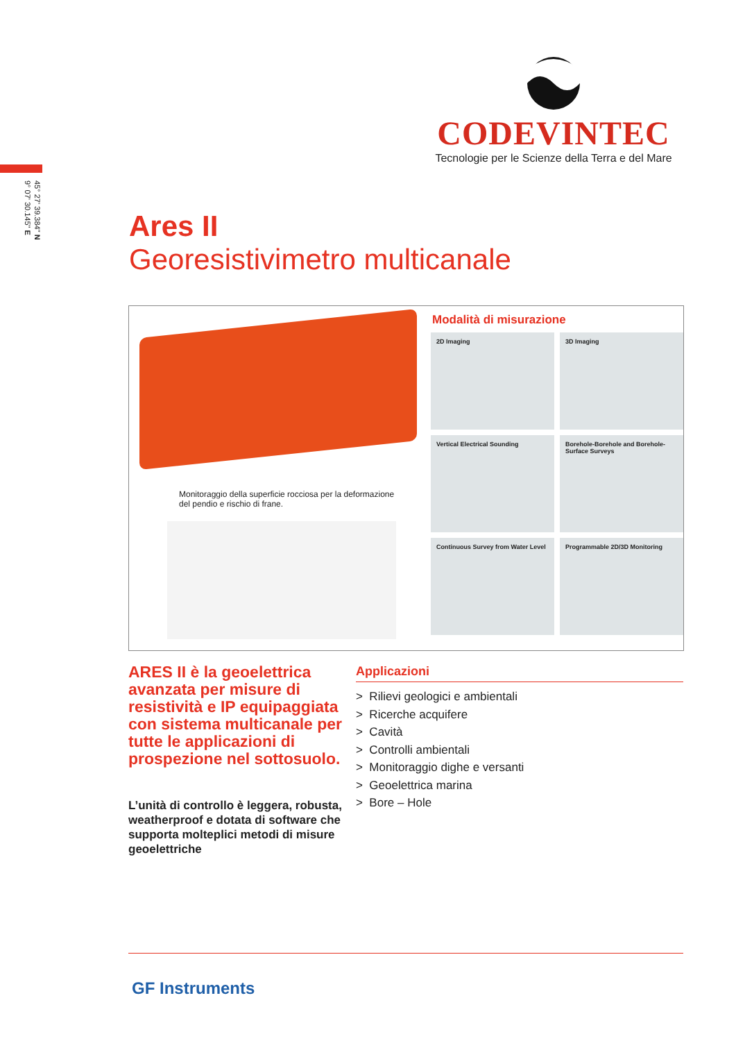45° 27' 39.384" N
9° 07' 30.145" E
CODEVINTEC
Tecnologie per le Scienze della Terra e del Mare
Ares II
Georesistivimetro multicanale
Monitoraggio della superficie rocciosa per la deformazione
del pendio e rischio di frane.
Modalità di misurazione
2D Imaging
3D Imaging
Vertical Electrical Sounding
Borehole-Borehole and Borehole-Surface Surveys
Continuous Survey from Water Level
Programmable 2D/3D Monitoring
ARES II è la geoelettrica avanzata per misure di resistività e IP equipaggiata con sistema multicanale per tutte le applicazioni di prospezione nel sottosuolo.
L’unità di controllo è leggera, robusta, weatherproof e dotata di software che supporta molteplici metodi di misure geoelettriche
Applicazioni
> Rilievi geologici e ambientali
> Ricerche acquifere
> Cavità
> Controlli ambientali
> Monitoraggio dighe e versanti
> Geoelettrica marina
> Bore – Hole
GF Instruments